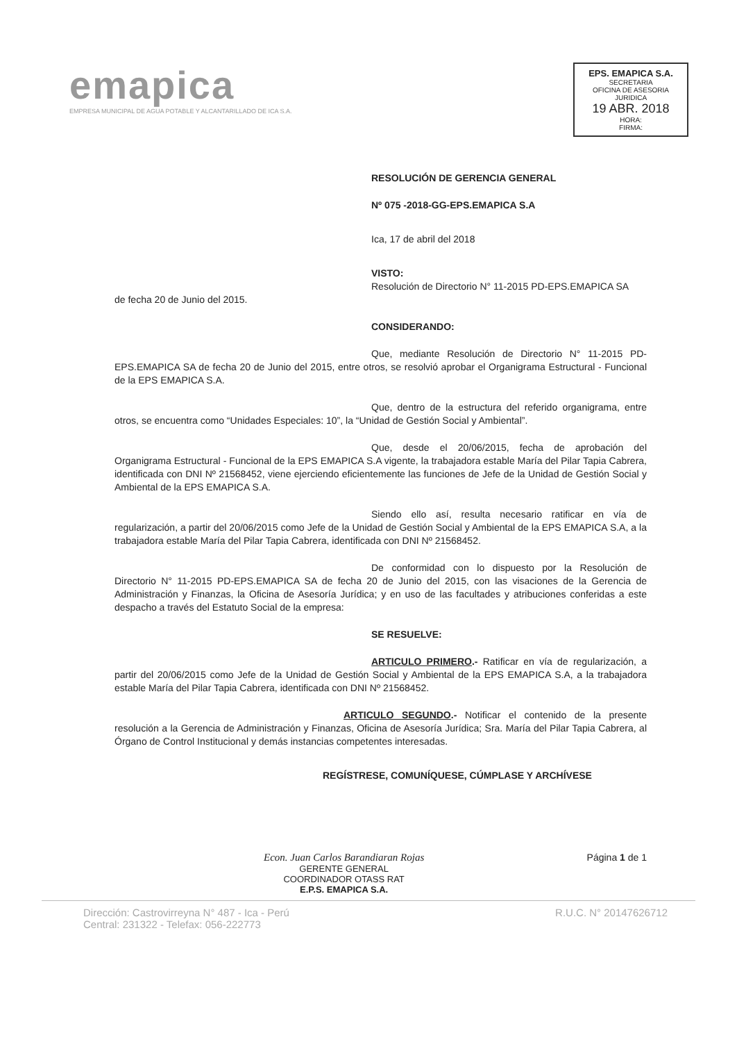emapica
EMPRESA MUNICIPAL DE AGUA POTABLE Y ALCANTARILLADO DE ICA S.A.
EPS. EMAPICA S.A.
SECRETARIA
OFICINA DE ASESORIA JURIDICA
19 ABR. 2018
HORA:
FIRMA:
RESOLUCIÓN DE GERENCIA GENERAL
Nº 075 -2018-GG-EPS.EMAPICA S.A
Ica, 17 de abril del 2018
VISTO:
Resolución de Directorio N° 11-2015 PD-EPS.EMAPICA SA
de fecha 20 de Junio del 2015.
CONSIDERANDO:
Que, mediante Resolución de Directorio N° 11-2015 PD-EPS.EMAPICA SA de fecha 20 de Junio del 2015, entre otros, se resolvió aprobar el Organigrama Estructural - Funcional de la EPS EMAPICA S.A.
Que, dentro de la estructura del referido organigrama, entre otros, se encuentra como “Unidades Especiales: 10”, la “Unidad de Gestión Social y Ambiental”.
Que, desde el 20/06/2015, fecha de aprobación del Organigrama Estructural - Funcional de la EPS EMAPICA S.A vigente, la trabajadora estable María del Pilar Tapia Cabrera, identificada con DNI Nº 21568452, viene ejerciendo eficientemente las funciones de Jefe de la Unidad de Gestión Social y Ambiental de la EPS EMAPICA S.A.
Siendo ello así, resulta necesario ratificar en vía de regularización, a partir del 20/06/2015 como Jefe de la Unidad de Gestión Social y Ambiental de la EPS EMAPICA S.A, a la trabajadora estable María del Pilar Tapia Cabrera, identificada con DNI Nº 21568452.
De conformidad con lo dispuesto por la Resolución de Directorio N° 11-2015 PD-EPS.EMAPICA SA de fecha 20 de Junio del 2015, con las visaciones de la Gerencia de Administración y Finanzas, la Oficina de Asesoría Jurídica; y en uso de las facultades y atribuciones conferidas a este despacho a través del Estatuto Social de la empresa:
SE RESUELVE:
ARTICULO PRIMERO.- Ratificar en vía de regularización, a partir del 20/06/2015 como Jefe de la Unidad de Gestión Social y Ambiental de la EPS EMAPICA S.A, a la trabajadora estable María del Pilar Tapia Cabrera, identificada con DNI Nº 21568452.
ARTICULO SEGUNDO.- Notificar el contenido de la presente resolución a la Gerencia de Administración y Finanzas, Oficina de Asesoría Jurídica; Sra. María del Pilar Tapia Cabrera, al Órgano de Control Institucional y demás instancias competentes interesadas.
REGÍSTRESE, COMUNÍQUESE, CÚMPLASE Y ARCHÍVESE
Econ. Juan Carlos Barandiaran Rojas
GERENTE GENERAL
COORDINADOR OTASS RAT
E.P.S. EMAPICA S.A.
Página 1 de 1
Dirección: Castrovirreyna N° 487 - Ica - Perú
Central: 231322 - Telefax: 056-222773
R.U.C. N° 20147626712